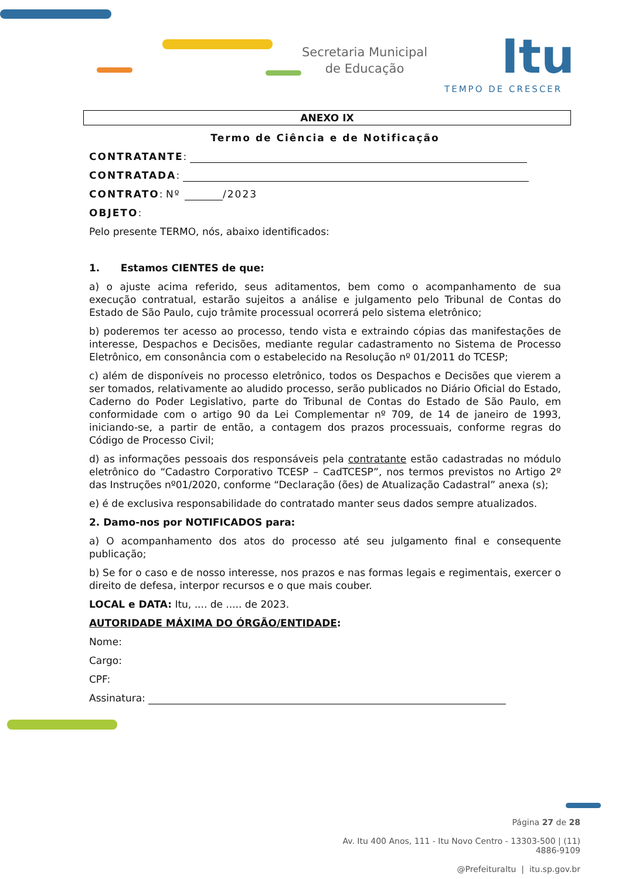Secretaria Municipal
de Educação
Itu
TEMPO DE CRESCER
ANEXO IX
Termo de Ciência e de Notificação
CONTRATANTE:
CONTRATADA:
CONTRATO: Nº /2023
OBJETO:
Pelo presente TERMO, nós, abaixo identificados:
1. Estamos CIENTES de que:
a) o ajuste acima referido, seus aditamentos, bem como o acompanhamento de sua execução contratual, estarão sujeitos a análise e julgamento pelo Tribunal de Contas do Estado de São Paulo, cujo trâmite processual ocorrerá pelo sistema eletrônico;
b) poderemos ter acesso ao processo, tendo vista e extraindo cópias das manifestações de interesse, Despachos e Decisões, mediante regular cadastramento no Sistema de Processo Eletrônico, em consonância com o estabelecido na Resolução nº 01/2011 do TCESP;
c) além de disponíveis no processo eletrônico, todos os Despachos e Decisões que vierem a ser tomados, relativamente ao aludido processo, serão publicados no Diário Oficial do Estado, Caderno do Poder Legislativo, parte do Tribunal de Contas do Estado de São Paulo, em conformidade com o artigo 90 da Lei Complementar nº 709, de 14 de janeiro de 1993, iniciando-se, a partir de então, a contagem dos prazos processuais, conforme regras do Código de Processo Civil;
d) as informações pessoais dos responsáveis pela contratante estão cadastradas no módulo eletrônico do “Cadastro Corporativo TCESP – CadTCESP”, nos termos previstos no Artigo 2º das Instruções nº01/2020, conforme “Declaração (ões) de Atualização Cadastral” anexa (s);
e) é de exclusiva responsabilidade do contratado manter seus dados sempre atualizados.
2. Damo-nos por NOTIFICADOS para:
a) O acompanhamento dos atos do processo até seu julgamento final e consequente publicação;
b) Se for o caso e de nosso interesse, nos prazos e nas formas legais e regimentais, exercer o direito de defesa, interpor recursos e o que mais couber.
LOCAL e DATA: Itu, .... de ..... de 2023.
AUTORIDADE MÁXIMA DO ÓRGÃO/ENTIDADE:
Nome:
Cargo:
CPF:
Assinatura:
Página 27 de 28
Av. Itu 400 Anos, 111 - Itu Novo Centro - 13303-500 | (11) 4886-9109
@PrefeituraItu | itu.sp.gov.br